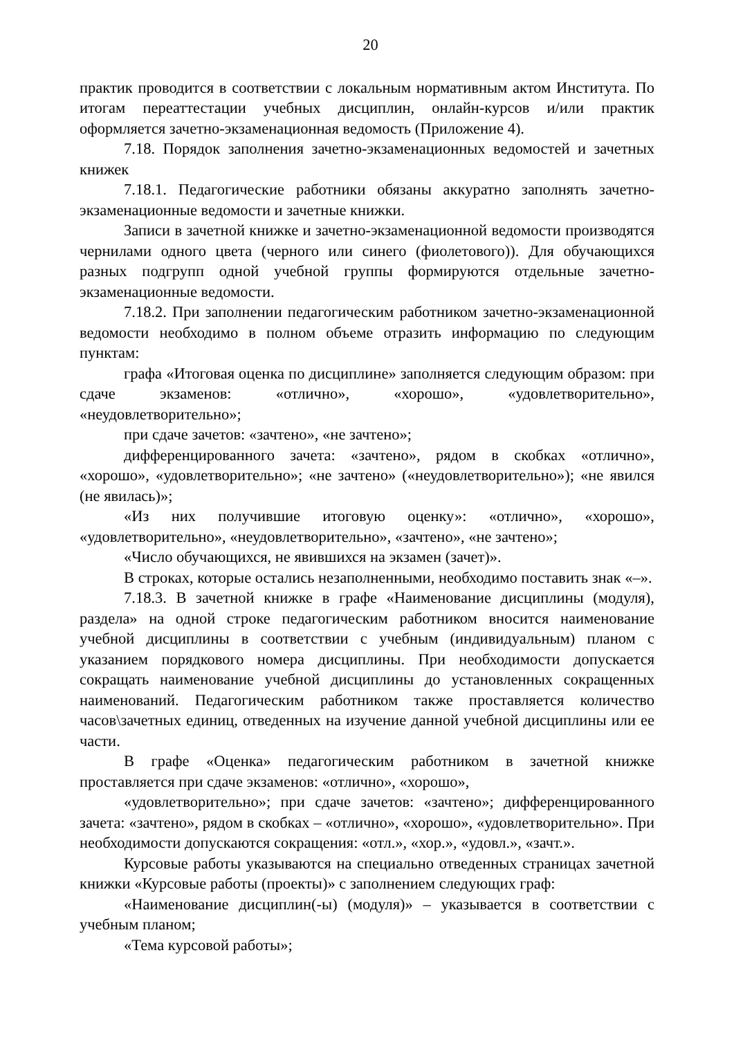20
практик проводится в соответствии с локальным нормативным актом Института. По итогам переаттестации учебных дисциплин, онлайн-курсов и/или практик оформляется зачетно-экзаменационная ведомость (Приложение 4).
7.18. Порядок заполнения зачетно-экзаменационных ведомостей и зачетных книжек
7.18.1. Педагогические работники обязаны аккуратно заполнять зачетно-экзаменационные ведомости и зачетные книжки.
Записи в зачетной книжке и зачетно-экзаменационной ведомости производятся чернилами одного цвета (черного или синего (фиолетового)). Для обучающихся разных подгрупп одной учебной группы формируются отдельные зачетно-экзаменационные ведомости.
7.18.2. При заполнении педагогическим работником зачетно-экзаменационной ведомости необходимо в полном объеме отразить информацию по следующим пунктам:
графа «Итоговая оценка по дисциплине» заполняется следующим образом: при сдаче экзаменов: «отлично», «хорошо», «удовлетворительно», «неудовлетворительно»;
при сдаче зачетов: «зачтено», «не зачтено»;
дифференцированного зачета: «зачтено», рядом в скобках «отлично», «хорошо», «удовлетворительно»; «не зачтено» («неудовлетворительно»); «не явился (не явилась)»;
«Из них получившие итоговую оценку»: «отлично», «хорошо», «удовлетворительно», «неудовлетворительно», «зачтено», «не зачтено»;
«Число обучающихся, не явившихся на экзамен (зачет)».
В строках, которые остались незаполненными, необходимо поставить знак «–».
7.18.3. В зачетной книжке в графе «Наименование дисциплины (модуля), раздела» на одной строке педагогическим работником вносится наименование учебной дисциплины в соответствии с учебным (индивидуальным) планом с указанием порядкового номера дисциплины. При необходимости допускается сокращать наименование учебной дисциплины до установленных сокращенных наименований. Педагогическим работником также проставляется количество часов\зачетных единиц, отведенных на изучение данной учебной дисциплины или ее части.
В графе «Оценка» педагогическим работником в зачетной книжке проставляется при сдаче экзаменов: «отлично», «хорошо»,
«удовлетворительно»; при сдаче зачетов: «зачтено»; дифференцированного зачета: «зачтено», рядом в скобках – «отлично», «хорошо», «удовлетворительно». При необходимости допускаются сокращения: «отл.», «хор.», «удовл.», «зачт.».
Курсовые работы указываются на специально отведенных страницах зачетной книжки «Курсовые работы (проекты)» с заполнением следующих граф:
«Наименование дисциплин(-ы) (модуля)» – указывается в соответствии с учебным планом;
«Тема курсовой работы»;